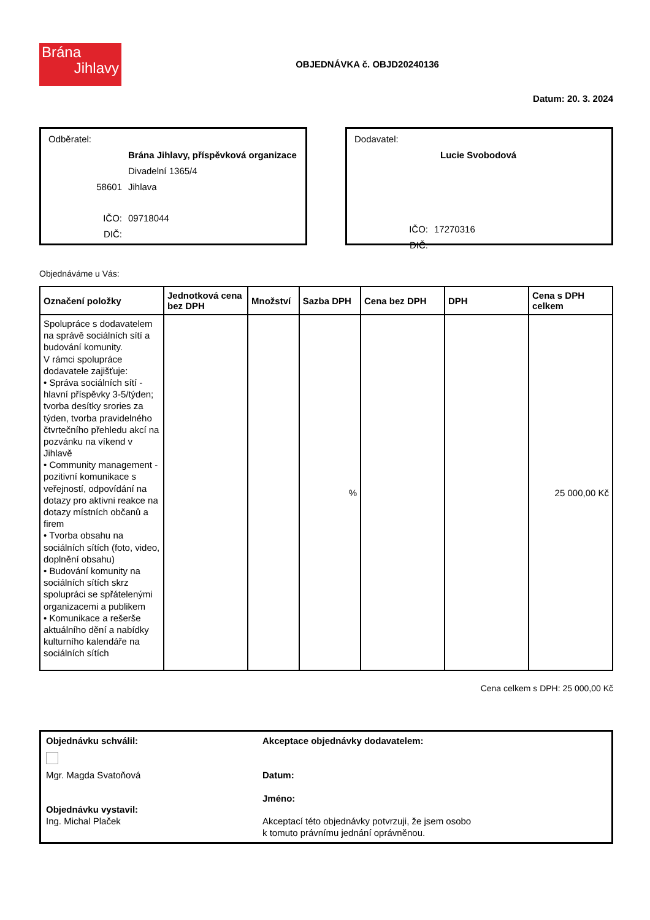Brána
Jihlavy
OBJEDNÁVKA č. OBJD20240136
Datum: 20. 3. 2024
Odběratel:
Brána Jihlavy, příspěvková organizace
Divadelní 1365/4
58601 Jihlava
IČO: 09718044
DIČ:
Dodavatel:
Lucie Svobodová
IČO: 17270316
DIČ:
Objednáváme u Vás:
| Označení položky | Jednotková cena bez DPH | Množství | Sazba DPH | Cena bez DPH | DPH | Cena s DPH celkem |
| --- | --- | --- | --- | --- | --- | --- |
| Spolupráce s dodavatelem na správě sociálních sítí a budování komunity. V rámci spolupráce dodavatele zajišťuje: • Správa sociálních sítí - hlavní příspěvky 3-5/týden; tvorba desítky srories za týden, tvorba pravidelného čtvrtečního přehledu akcí na pozvánku na víkend v Jihlavě • Community management - pozitivní komunikace s veřejností, odpovídání na dotazy pro aktivni reakce na dotazy místních občanů a firem • Tvorba obsahu na sociálních sítích (foto, video, doplnění obsahu) • Budování komunity na sociálních sítích skrz spolupráci se spřátelenými organizacemi a publikem • Komunikace a rešerše aktuálního dění a nabídky kulturního kalendáře na sociálních sítích | | | % | | | 25 000,00 Kč |
Cena celkem s DPH: 25 000,00 Kč
Objednávku schválil:
Mgr. Magda Svatoňová
Objednávku vystavil:
Ing. Michal Plaček
Akceptace objednávky dodavatelem:
Datum:
Jméno:
Akceptací této objednávky potvrzuji, že jsem osobo
k tomuto právnímu jednání oprávněnou.